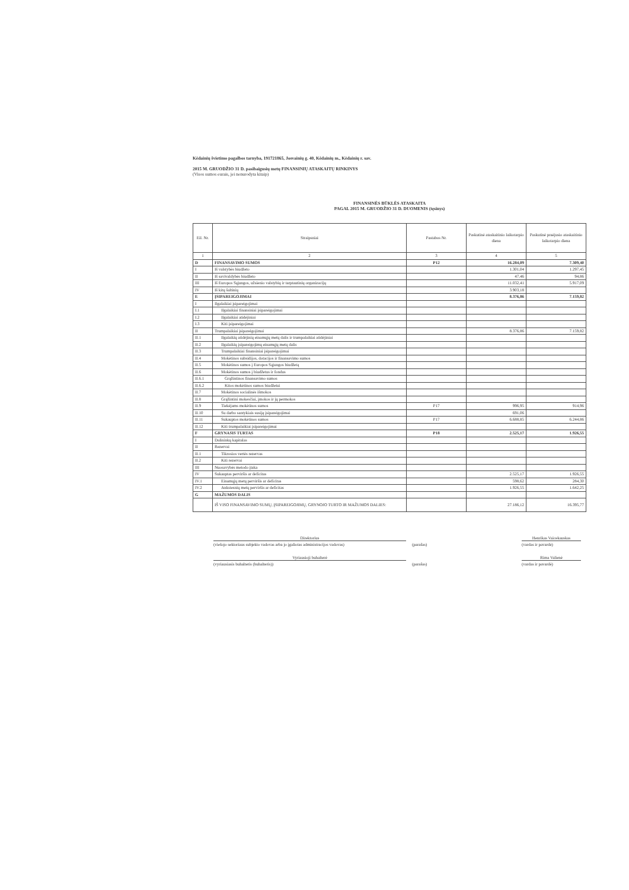Kėdainių švietimo pagalbos tarnyba, 191721865, Josvainių g. 40, Kėdainių m., Kėdainių r. sav.
2015 M. GRUODŽIO 31 D. pasibaigusių metų FINANSINIŲ ATASKAITŲ RINKINYS
(Visos sumos eurais, jei nenurodyta kitaip)
FINANSINĖS BŪKLĖS ATASKAITA
PAGAL 2015 M. GRUODŽIO 31 D. DUOMENIS (tęsinys)
| Eil. Nr. | Straipsniai | Pastabos Nr. | Paskutinė ataskaitinio laikotarpio diena | Paskutinė praėjusio ataskaitinio laikotarpio diena |
| --- | --- | --- | --- | --- |
| 1 | 2 | 3 | 4 | 5 |
| D | FINANSAVIMO SUMOS | P12 | 16.284,09 | 7.309,40 |
| I | Iš valstybės biudžeto | | 1.301,04 | 1.297,45 |
| II | Iš savivaldybės biudžeto | | 47,46 | 94,86 |
| III | Iš Europos Sąjungos, užsienio valstybių ir tarptautinių organizacijų | | 11.032,41 | 5.917,09 |
| IV | Iš kitų šaltinių | | 3.903,18 | |
| E | ĮSIPAREIGOJIMAI | | 8.376,86 | 7.159,82 |
| I | Ilgalaikiai įsipareigojimai | | | |
| I.1 | Ilgalaikiai finansiniai įsipareigojimai | | | |
| I.2 | Ilgalaikiai atidėjiniai | | | |
| I.3 | Kiti įsipareigojimai | | | |
| II | Trumpalaikiai įsipareigojimai | | 8.376,86 | 7.159,82 |
| II.1 | Ilgalaikių atidėjinių einamųjų metų dalis ir trumpalaikiai atidėjiniai | | | |
| II.2 | Ilgalaikių įsipareigojimų einamųjų metų dalis | | | |
| II.3 | Trumpalaikiai finansiniai įsipareigojimai | | | |
| II.4 | Mokėtinos subsidijos, dotacijos ir finansavimo sumos | | | |
| II.5 | Mokėtinos sumos į Europos Sąjungos biudžetą | | | |
| II.6 | Mokėtinos sumos į biudžetus ir fondus | | | |
| II.6.1 | Grąžintinos finansavimo sumos | | | |
| II.6.2 | Kitos mokėtinos sumos biudžetui | | | |
| II.7 | Mokėtinos socialinės išmokos | | | |
| II.8 | Grąžintini mokesčiai, įmokos ir jų permokos | | | |
| II.9 | Tiekėjams mokėtinos sumos | P17 | 996,95 | 914,96 |
| II.10 | Su darbo santykiais susiję įsipareigojimai | | 691,06 | |
| II.11 | Sukauptos mokėtinos sumos | P17 | 6.688,85 | 6.244,86 |
| II.12 | Kiti trumpalaikiai įsipareigojimai | | | |
| F | GRYNASIS TURTAS | P18 | 2.525,17 | 1.926,55 |
| I | Dalininkų kapitalas | | | |
| II | Rezervai | | | |
| II.1 | Tikrosios vertės rezervas | | | |
| II.2 | Kiti rezervai | | | |
| III | Nuosavybės metodo įtaka | | | |
| IV | Sukauptas perviršis ar deficitas | | 2.525,17 | 1.926,55 |
| IV.1 | Einamųjų metų perviršis ar deficitas | | 598,62 | 284,30 |
| IV.2 | Ankstesnių metų perviršis ar deficitas | | 1.926,55 | 1.642,25 |
| G | MAŽUMOS DALIS | | | |
| | IŠ VISO FINANSAVIMO SUMŲ, ĮSIPAREIGOJIMŲ, GRYNOJO TURTO IR MAŽUMOS DALIES: | | 27.186,12 | 16.395,77 |
Direktorius Henrikas Vaicekauskas
(viešojo sektoriaus subjekto vadovas arba jo įgaliotas administracijos vadovas)
(parašas) (vardas ir pavardė)
Vyriausioji buhalterė Rima Valienė
(vyriausiasis buhalteris (buhalteris)) (parašas) (vardas ir pavardė)